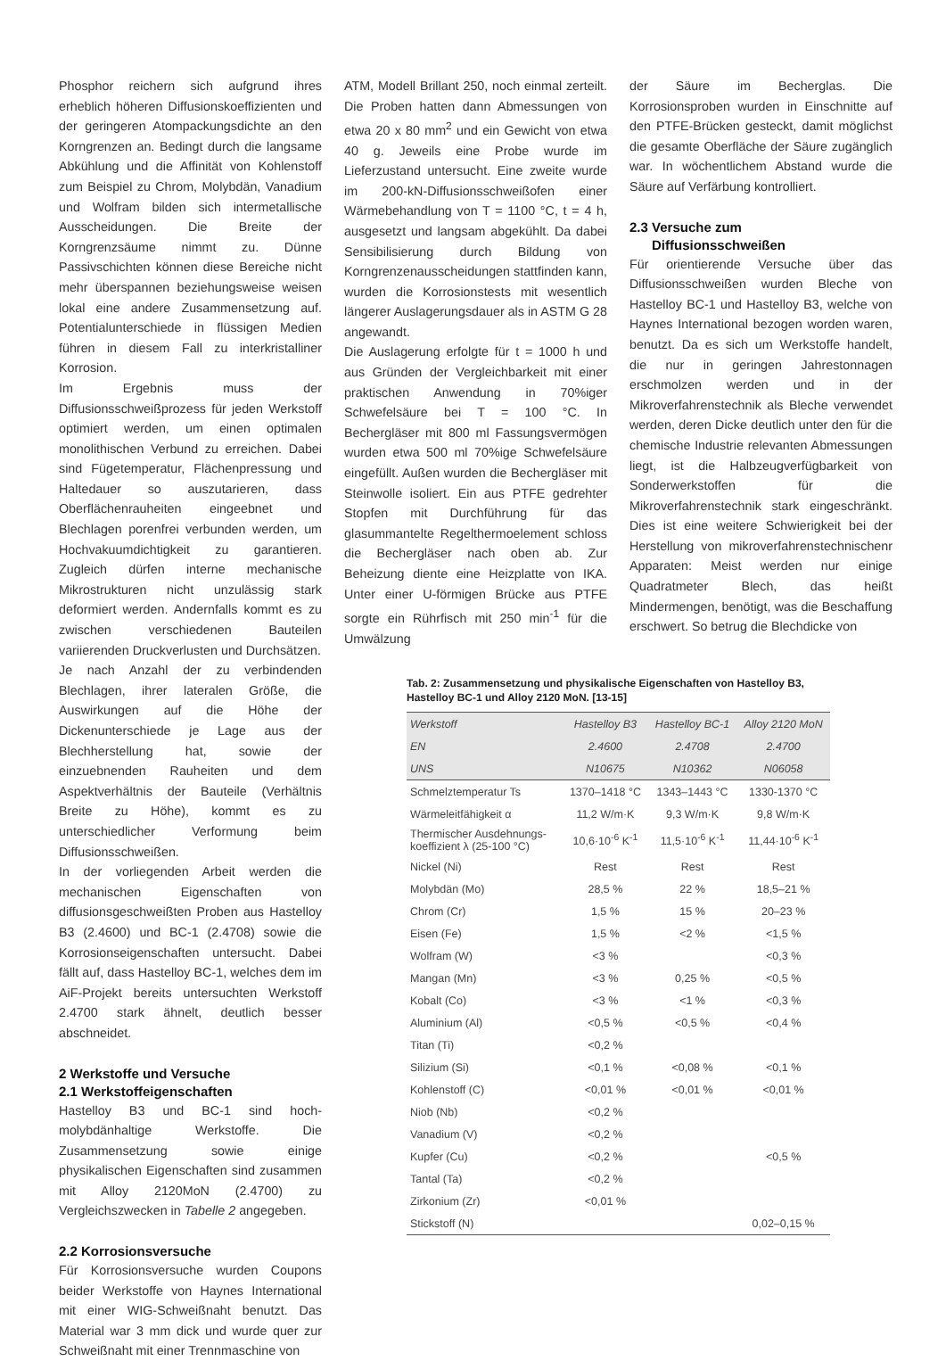Phosphor reichern sich aufgrund ihres erheblich höheren Diffusionskoeffizienten und der geringeren Atompackungsdichte an den Korngrenzen an. Bedingt durch die langsame Abkühlung und die Affinität von Kohlenstoff zum Beispiel zu Chrom, Molybdän, Vanadium und Wolfram bilden sich intermetallische Ausscheidungen. Die Breite der Korngrenzsäume nimmt zu. Dünne Passivschichten können diese Bereiche nicht mehr überspannen beziehungsweise weisen lokal eine andere Zusammensetzung auf. Potentialunterschiede in flüssigen Medien führen in diesem Fall zu interkristalliner Korrosion.
Im Ergebnis muss der Diffusionsschweißprozess für jeden Werkstoff optimiert werden, um einen optimalen monolithischen Verbund zu erreichen. Dabei sind Fügetemperatur, Flächenpressung und Haltedauer so auszutarieren, dass Oberflächenrauheiten eingeebnet und Blechlagen porenfrei verbunden werden, um Hochvakuumdichtigkeit zu garantieren. Zugleich dürfen interne mechanische Mikrostrukturen nicht unzulässig stark deformiert werden. Andernfalls kommt es zu zwischen verschiedenen Bauteilen variierenden Druckverlusten und Durchsätzen.
Je nach Anzahl der zu verbindenden Blechlagen, ihrer lateralen Größe, die Auswirkungen auf die Höhe der Dickenunterschiede je Lage aus der Blechherstellung hat, sowie der einzuebnenden Rauheiten und dem Aspektverhältnis der Bauteile (Verhältnis Breite zu Höhe), kommt es zu unterschiedlicher Verformung beim Diffusionsschweißen.
In der vorliegenden Arbeit werden die mechanischen Eigenschaften von diffusionsgeschweißten Proben aus Hastelloy B3 (2.4600) und BC-1 (2.4708) sowie die Korrosionseigenschaften untersucht. Dabei fällt auf, dass Hastelloy BC-1, welches dem im AiF-Projekt bereits untersuchten Werkstoff 2.4700 stark ähnelt, deutlich besser abschneidet.
2 Werkstoffe und Versuche
2.1 Werkstoffeigenschaften
Hastelloy B3 und BC-1 sind hoch-molybdänhaltige Werkstoffe. Die Zusammensetzung sowie einige physikalischen Eigenschaften sind zusammen mit Alloy 2120MoN (2.4700) zu Vergleichszwecken in Tabelle 2 angegeben.
2.2 Korrosionsversuche
Für Korrosionsversuche wurden Coupons beider Werkstoffe von Haynes International mit einer WIG-Schweißnaht benutzt. Das Material war 3 mm dick und wurde quer zur Schweißnaht mit einer Trennmaschine von
ATM, Modell Brillant 250, noch einmal zerteilt. Die Proben hatten dann Abmessungen von etwa 20 x 80 mm<sup>2</sup> und ein Gewicht von etwa 40 g. Jeweils eine Probe wurde im Lieferzustand untersucht. Eine zweite wurde im 200-kN-Diffusionsschweißofen einer Wärmebehandlung von T = 1100 °C, t = 4 h, ausgesetzt und langsam abgekühlt. Da dabei Sensibilisierung durch Bildung von Korngrenzenausscheidungen stattfinden kann, wurden die Korrosionstests mit wesentlich längerer Auslagerungsdauer als in ASTM G 28 angewandt.
Die Auslagerung erfolgte für t = 1000 h und aus Gründen der Vergleichbarkeit mit einer praktischen Anwendung in 70%iger Schwefelsäure bei T = 100 °C. In Bechergläser mit 800 ml Fassungsvermögen wurden etwa 500 ml 70%ige Schwefelsäure eingefüllt. Außen wurden die Bechergläser mit Steinwolle isoliert. Ein aus PTFE gedrehter Stopfen mit Durchführung für das glasummantelte Regelthermoelement schloss die Bechergläser nach oben ab. Zur Beheizung diente eine Heizplatte von IKA. Unter einer U-förmigen Brücke aus PTFE sorgte ein Rührfisch mit 250 min<sup>-1</sup> für die Umwälzung
der Säure im Becherglas. Die Korrosionsproben wurden in Einschnitte auf den PTFE-Brücken gesteckt, damit möglichst die gesamte Oberfläche der Säure zugänglich war. In wöchentlichem Abstand wurde die Säure auf Verfärbung kontrolliert.
2.3 Versuche zum
Diffusionsschweißen
Für orientierende Versuche über das Diffusionsschweißen wurden Bleche von Hastelloy BC-1 und Hastelloy B3, welche von Haynes International bezogen worden waren, benutzt. Da es sich um Werkstoffe handelt, die nur in geringen Jahrestonnagen erschmolzen werden und in der Mikroverfahrenstechnik als Bleche verwendet werden, deren Dicke deutlich unter den für die chemische Industrie relevanten Abmessungen liegt, ist die Halbzeugverfügbarkeit von Sonderwerkstoffen für die Mikroverfahrenstechnik stark eingeschränkt. Dies ist eine weitere Schwierigkeit bei der Herstellung von mikroverfahrenstechnischenr Apparaten: Meist werden nur einige Quadratmeter Blech, das heißt Mindermengen, benötigt, was die Beschaffung erschwert. So betrug die Blechdicke von
Tab. 2: Zusammensetzung und physikalische Eigenschaften von Hastelloy B3, Hastelloy BC-1 und Alloy 2120 MoN. [13-15]
| Werkstoff | Hastelloy B3 | Hastelloy BC-1 | Alloy 2120 MoN |
| --- | --- | --- | --- |
| EN | 2.4600 | 2.4708 | 2.4700 |
| UNS | N10675 | N10362 | N06058 |
| Schmelztemperatur Ts | 1370–1418 °C | 1343–1443 °C | 1330-1370 °C |
| Wärmeleitfähigkeit α | 11,2 W/m·K | 9,3 W/m·K | 9,8 W/m·K |
| Thermischer Ausdehnungs- koeffizient λ (25-100 °C) | 10,6·10<sup>-6</sup> K<sup>-1</sup> | 11,5·10<sup>-6</sup> K<sup>-1</sup> | 11,44·10<sup>-6</sup> K<sup>-1</sup> |
| Nickel (Ni) | Rest | Rest | Rest |
| Molybdän (Mo) | 28,5 % | 22 % | 18,5–21 % |
| Chrom (Cr) | 1,5 % | 15 % | 20–23 % |
| Eisen (Fe) | 1,5 % | <2 % | <1,5 % |
| Wolfram (W) | <3 % | | <0,3 % |
| Mangan (Mn) | <3 % | 0,25 % | <0,5 % |
| Kobalt (Co) | <3 % | <1 % | <0,3 % |
| Aluminium (Al) | <0,5 % | <0,5 % | <0,4 % |
| Titan (Ti) | <0,2 % | | |
| Silizium (Si) | <0,1 % | <0,08 % | <0,1 % |
| Kohlenstoff (C) | <0,01 % | <0,01 % | <0,01 % |
| Niob (Nb) | <0,2 % | | |
| Vanadium (V) | <0,2 % | | |
| Kupfer (Cu) | <0,2 % | | <0,5 % |
| Tantal (Ta) | <0,2 % | | |
| Zirkonium (Zr) | <0,01 % | | |
| Stickstoff (N) | | | 0,02–0,15 % |